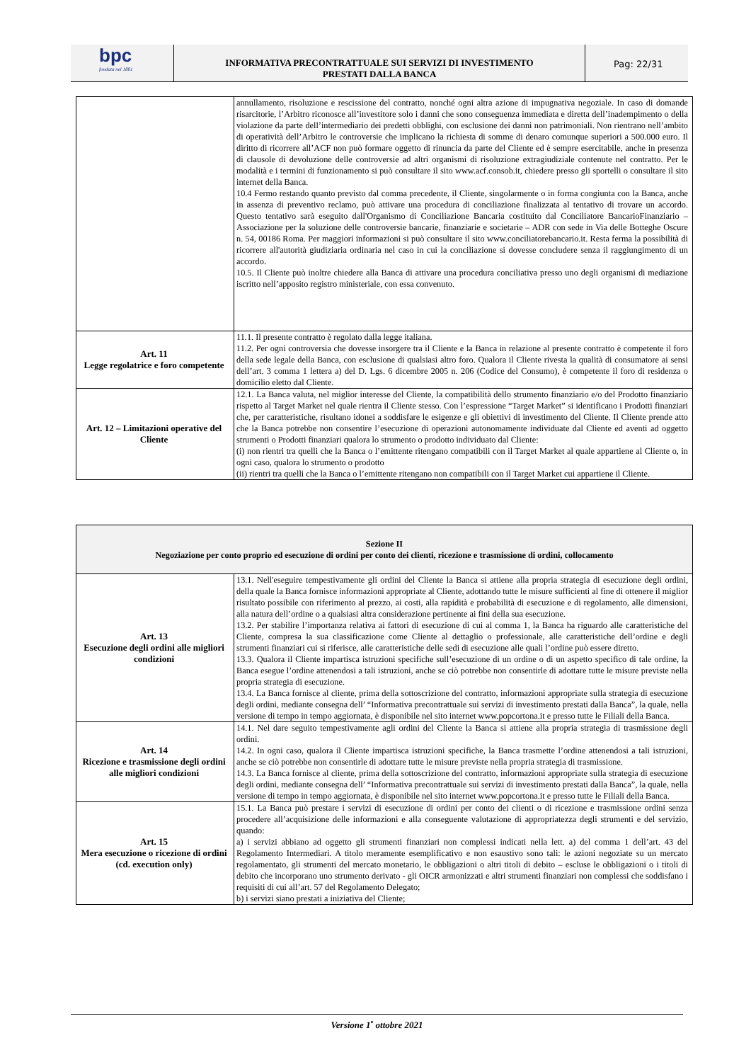bpc
fondata nel 1881
INFORMATIVA PRECONTRATTUALE SUI SERVIZI DI INVESTIMENTO
PRESTATI DALLA BANCA
Pag: 22/31
| | annullamento, risoluzione e rescissione del contratto, nonché ogni altra azione di impugnativa negoziale. In caso di domande risarcitorie, l’Arbitro riconosce all’investitore solo i danni che sono conseguenza immediata e diretta dell’inadempimento o della violazione da parte dell’intermediario dei predetti obblighi, con esclusione dei danni non patrimoniali. Non rientrano nell’ambito di operatività dell’Arbitro le controversie che implicano la richiesta di somme di denaro comunque superiori a 500.000 euro. Il diritto di ricorrere all’ACF non può formare oggetto di rinuncia da parte del Cliente ed è sempre esercitabile, anche in presenza di clausole di devoluzione delle controversie ad altri organismi di risoluzione extragiudiziale contenute nel contratto. Per le modalità e i termini di funzionamento si può consultare il sito www.acf.consob.it, chiedere presso gli sportelli o consultare il sito internet della Banca. 10.4 Fermo restando quanto previsto dal comma precedente, il Cliente, singolarmente o in forma congiunta con la Banca, anche in assenza di preventivo reclamo, può attivare una procedura di conciliazione finalizzata al tentativo di trovare un accordo. Questo tentativo sarà eseguito dall'Organismo di Conciliazione Bancaria costituito dal Conciliatore BancarioFinanziario – Associazione per la soluzione delle controversie bancarie, finanziarie e societarie – ADR con sede in Via delle Botteghe Oscure n. 54, 00186 Roma. Per maggiori informazioni si può consultare il sito www.conciliatorebancario.it. Resta ferma la possibilità di ricorrere all'autorità giudiziaria ordinaria nel caso in cui la conciliazione si dovesse concludere senza il raggiungimento di un accordo. 10.5. Il Cliente può inoltre chiedere alla Banca di attivare una procedura conciliativa presso uno degli organismi di mediazione iscritto nell’apposito registro ministeriale, con essa convenuto. |
| Art. 11 Legge regolatrice e foro competente | 11.1. Il presente contratto è regolato dalla legge italiana. 11.2. Per ogni controversia che dovesse insorgere tra il Cliente e la Banca in relazione al presente contratto è competente il foro della sede legale della Banca, con esclusione di qualsiasi altro foro. Qualora il Cliente rivesta la qualità di consumatore ai sensi dell’art. 3 comma 1 lettera a) del D. Lgs. 6 dicembre 2005 n. 206 (Codice del Consumo), è competente il foro di residenza o domicilio eletto dal Cliente. |
| Art. 12 – Limitazioni operative del Cliente | 12.1. La Banca valuta, nel miglior interesse del Cliente, la compatibilità dello strumento finanziario e/o del Prodotto finanziario rispetto al Target Market nel quale rientra il Cliente stesso. Con l’espressione “Target Market” si identificano i Prodotti finanziari che, per caratteristiche, risultano idonei a soddisfare le esigenze e gli obiettivi di investimento del Cliente. Il Cliente prende atto che la Banca potrebbe non consentire l’esecuzione di operazioni autonomamente individuate dal Cliente ed aventi ad oggetto strumenti o Prodotti finanziari qualora lo strumento o prodotto individuato dal Cliente: (i) non rientri tra quelli che la Banca o l’emittente ritengano compatibili con il Target Market al quale appartiene al Cliente o, in ogni caso, qualora lo strumento o prodotto (ii) rientri tra quelli che la Banca o l’emittente ritengano non compatibili con il Target Market cui appartiene il Cliente. |
| Sezione II Negoziazione per conto proprio ed esecuzione di ordini per conto dei clienti, ricezione e trasmissione di ordini, collocamento | |
| Art. 13 Esecuzione degli ordini alle migliori condizioni | 13.1. Nell'eseguire tempestivamente gli ordini del Cliente la Banca si attiene alla propria strategia di esecuzione degli ordini, della quale la Banca fornisce informazioni appropriate al Cliente, adottando tutte le misure sufficienti al fine di ottenere il miglior risultato possibile con riferimento al prezzo, ai costi, alla rapidità e probabilità di esecuzione e di regolamento, alle dimensioni, alla natura dell’ordine o a qualsiasi altra considerazione pertinente ai fini della sua esecuzione. 13.2. Per stabilire l’importanza relativa ai fattori di esecuzione di cui al comma 1, la Banca ha riguardo alle caratteristiche del Cliente, compresa la sua classificazione come Cliente al dettaglio o professionale, alle caratteristiche dell’ordine e degli strumenti finanziari cui si riferisce, alle caratteristiche delle sedi di esecuzione alle quali l’ordine può essere diretto. 13.3. Qualora il Cliente impartisca istruzioni specifiche sull’esecuzione di un ordine o di un aspetto specifico di tale ordine, la Banca esegue l’ordine attenendosi a tali istruzioni, anche se ciò potrebbe non consentirle di adottare tutte le misure previste nella propria strategia di esecuzione. 13.4. La Banca fornisce al cliente, prima della sottoscrizione del contratto, informazioni appropriate sulla strategia di esecuzione degli ordini, mediante consegna dell’ “Informativa precontrattuale sui servizi di investimento prestati dalla Banca”, la quale, nella versione di tempo in tempo aggiornata, è disponibile nel sito internet www.popcortona.it e presso tutte le Filiali della Banca. |
| Art. 14 Ricezione e trasmissione degli ordini alle migliori condizioni | 14.1. Nel dare seguito tempestivamente agli ordini del Cliente la Banca si attiene alla propria strategia di trasmissione degli ordini. 14.2. In ogni caso, qualora il Cliente impartisca istruzioni specifiche, la Banca trasmette l’ordine attenendosi a tali istruzioni, anche se ciò potrebbe non consentirle di adottare tutte le misure previste nella propria strategia di trasmissione. 14.3. La Banca fornisce al cliente, prima della sottoscrizione del contratto, informazioni appropriate sulla strategia di esecuzione degli ordini, mediante consegna dell’ “Informativa precontrattuale sui servizi di investimento prestati dalla Banca”, la quale, nella versione di tempo in tempo aggiornata, è disponibile nel sito internet www.popcortona.it e presso tutte le Filiali della Banca. |
| Art. 15 Mera esecuzione o ricezione di ordini (cd. execution only) | 15.1. La Banca può prestare i servizi di esecuzione di ordini per conto dei clienti o di ricezione e trasmissione ordini senza procedere all’acquisizione delle informazioni e alla conseguente valutazione di appropriatezza degli strumenti e del servizio, quando: a) i servizi abbiano ad oggetto gli strumenti finanziari non complessi indicati nella lett. a) del comma 1 dell’art. 43 del Regolamento Intermediari. A titolo meramente esemplificativo e non esaustivo sono tali: le azioni negoziate su un mercato regolamentato, gli strumenti del mercato monetario, le obbligazioni o altri titoli di debito – escluse le obbligazioni o i titoli di debito che incorporano uno strumento derivato - gli OICR armonizzati e altri strumenti finanziari non complessi che soddisfano i requisiti di cui all’art. 57 del Regolamento Delegato; b) i servizi siano prestati a iniziativa del Cliente; |
Versione 1<sup>•</sup> ottobre 2021